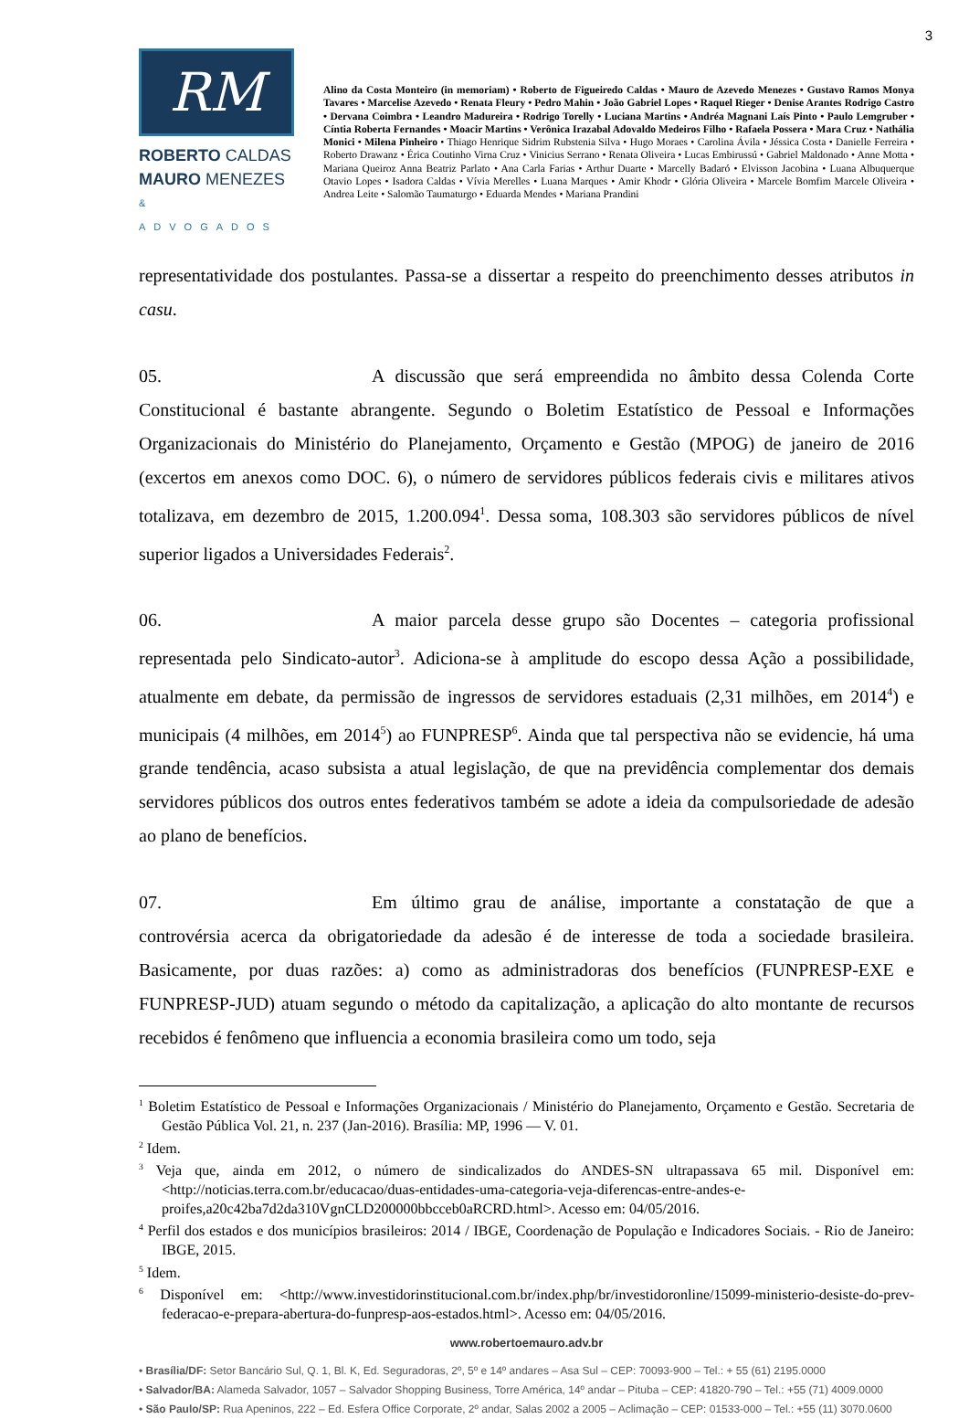3
RM
ROBERTO CALDAS
MAURO MENEZES
& ADVOGADOS
Alino da Costa Monteiro (in memoriam) • Roberto de Figueiredo Caldas • Mauro de Azevedo Menezes • Gustavo Ramos Monya Tavares • Marcelise Azevedo • Renata Fleury • Pedro Mahin • João Gabriel Lopes • Raquel Rieger • Denise Arantes Rodrigo Castro • Dervana Coimbra • Leandro Madureira • Rodrigo Torelly • Luciana Martins • Andréa Magnani Laís Pinto • Paulo Lemgruber • Cíntia Roberta Fernandes • Moacir Martins • Verônica Irazabal Adovaldo Medeiros Filho • Rafaela Possera • Mara Cruz • Nathália Monici • Milena Pinheiro • Thiago Henrique Sidrim Rubstenia Silva • Hugo Moraes • Carolina Ávila • Jéssica Costa • Danielle Ferreira • Roberto Drawanz • Érica Coutinho Virna Cruz • Vinicius Serrano • Renata Oliveira • Lucas Embirussú • Gabriel Maldonado • Anne Motta • Mariana Queiroz Anna Beatriz Parlato • Ana Carla Farias • Arthur Duarte • Marcelly Badaró • Elvisson Jacobina • Luana Albuquerque Otavio Lopes • Isadora Caldas • Vívia Merelles • Luana Marques • Amir Khodr • Glória Oliveira • Marcele Bomfim Marcele Oliveira • Andrea Leite • Salomão Taumaturgo • Eduarda Mendes • Mariana Prandini
representatividade dos postulantes. Passa-se a dissertar a respeito do preenchimento desses atributos in casu.
05. A discussão que será empreendida no âmbito dessa Colenda Corte Constitucional é bastante abrangente. Segundo o Boletim Estatístico de Pessoal e Informações Organizacionais do Ministério do Planejamento, Orçamento e Gestão (MPOG) de janeiro de 2016 (excertos em anexos como DOC. 6), o número de servidores públicos federais civis e militares ativos totalizava, em dezembro de 2015, 1.200.094<sup>1</sup>. Dessa soma, 108.303 são servidores públicos de nível superior ligados a Universidades Federais<sup>2</sup>.
06. A maior parcela desse grupo são Docentes – categoria profissional representada pelo Sindicato-autor<sup>3</sup>. Adiciona-se à amplitude do escopo dessa Ação a possibilidade, atualmente em debate, da permissão de ingressos de servidores estaduais (2,31 milhões, em 2014<sup>4</sup>) e municipais (4 milhões, em 2014<sup>5</sup>) ao FUNPRESP<sup>6</sup>. Ainda que tal perspectiva não se evidencie, há uma grande tendência, acaso subsista a atual legislação, de que na previdência complementar dos demais servidores públicos dos outros entes federativos também se adote a ideia da compulsoriedade de adesão ao plano de benefícios.
07. Em último grau de análise, importante a constatação de que a controvérsia acerca da obrigatoriedade da adesão é de interesse de toda a sociedade brasileira. Basicamente, por duas razões: a) como as administradoras dos benefícios (FUNPRESP-EXE e FUNPRESP-JUD) atuam segundo o método da capitalização, a aplicação do alto montante de recursos recebidos é fenômeno que influencia a economia brasileira como um todo, seja
<sup>1</sup> Boletim Estatístico de Pessoal e Informações Organizacionais / Ministério do Planejamento, Orçamento e Gestão. Secretaria de Gestão Pública Vol. 21, n. 237 (Jan-2016). Brasília: MP, 1996 — V. 01.
<sup>2</sup> Idem.
<sup>3</sup> Veja que, ainda em 2012, o número de sindicalizados do ANDES-SN ultrapassava 65 mil. Disponível em: <http://noticias.terra.com.br/educacao/duas-entidades-uma-categoria-veja-diferencas-entre-andes-e-proifes,a20c42ba7d2da310VgnCLD200000bbcceb0aRCRD.html>. Acesso em: 04/05/2016.
<sup>4</sup> Perfil dos estados e dos municípios brasileiros: 2014 / IBGE, Coordenação de População e Indicadores Sociais. - Rio de Janeiro: IBGE, 2015.
<sup>5</sup> Idem.
<sup>6</sup> Disponível em: <http://www.investidorinstitucional.com.br/index.php/br/investidoronline/15099-ministerio-desiste-do-prev-federacao-e-prepara-abertura-do-funpresp-aos-estados.html>. Acesso em: 04/05/2016.
www.robertoemauro.adv.br
• Brasília/DF: Setor Bancário Sul, Q. 1, Bl. K, Ed. Seguradoras, 2º, 5º e 14º andares – Asa Sul – CEP: 70093-900 – Tel.: + 55 (61) 2195.0000
• Salvador/BA: Alameda Salvador, 1057 – Salvador Shopping Business, Torre América, 14º andar – Pituba – CEP: 41820-790 – Tel.: +55 (71) 4009.0000
• São Paulo/SP: Rua Apeninos, 222 – Ed. Esfera Office Corporate, 2º andar, Salas 2002 a 2005 – Aclimação – CEP: 01533-000 – Tel.: +55 (11) 3070.0600